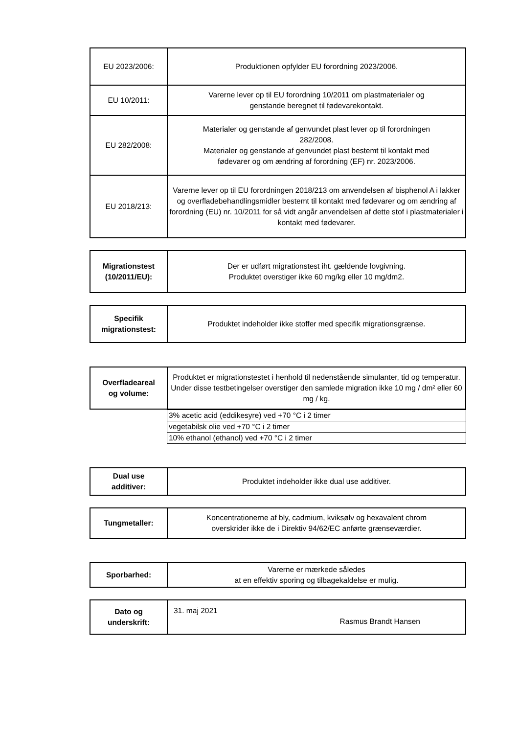| EU 2023/2006: | Produktionen opfylder EU forordning 2023/2006. |
| EU 10/2011: | Varerne lever op til EU forordning 10/2011 om plastmaterialer og genstande beregnet til fødevarekontakt. |
| EU 282/2008: | Materialer og genstande af genvundet plast lever op til forordningen 282/2008. Materialer og genstande af genvundet plast bestemt til kontakt med fødevarer og om ændring af forordning (EF) nr. 2023/2006. |
| EU 2018/213: | Varerne lever op til EU forordningen 2018/213 om anvendelsen af bisphenol A i lakker og overfladebehandlingsmidler bestemt til kontakt med fødevarer og om ændring af forordning (EU) nr. 10/2011 for så vidt angår anvendelsen af dette stof i plastmaterialer i kontakt med fødevarer. |
| Migrationstest (10/2011/EU): | Der er udført migrationstest iht. gældende lovgivning. Produktet overstiger ikke 60 mg/kg eller 10 mg/dm2. |
| Specifik migrationstest: | Produktet indeholder ikke stoffer med specifik migrationsgrænse. |
| Overfladeareal og volume: | Produktet er migrationstestet i henhold til nedenstående simulanter, tid og temperatur. Under disse testbetingelser overstiger den samlede migration ikke 10 mg / dm² eller 60 mg / kg. |
| | 3% acetic acid (eddikesyre) ved +70 °C i 2 timer |
| | vegetabilsk olie ved +70 °C i 2 timer |
| | 10% ethanol (ethanol) ved +70 °C i 2 timer |
| Dual use additiver: | Produktet indeholder ikke dual use additiver. |
| Tungmetaller: | Koncentrationerne af bly, cadmium, kviksølv og hexavalent chrom overskrider ikke de i Direktiv 94/62/EC anførte grænseværdier. |
| Sporbarhed: | Varerne er mærkede således at en effektiv sporing og tilbagekaldelse er mulig. |
| Dato og underskrift: | 31. maj 2021 Rasmus Brandt Hansen |